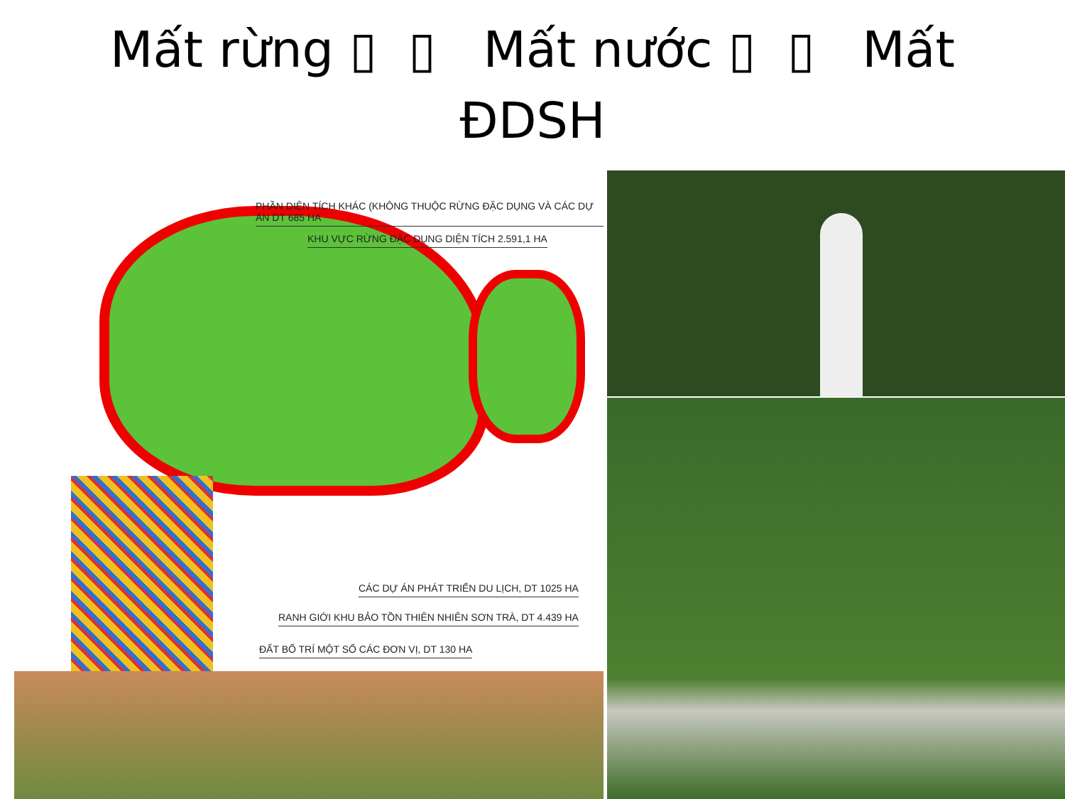Mất rừng ▯ ▯ Mất nước ▯ ▯ Mất
ĐDSH
PHẦN DIỆN TÍCH KHÁC (KHÔNG THUỘC RỪNG ĐẶC DỤNG VÀ CÁC DỰ ÁN DT 685 HA
KHU VỰC RỪNG ĐẶC DỤNG DIỆN TÍCH 2.591,1 HA
CÁC DỰ ÁN PHÁT TRIỂN DU LỊCH, DT 1025 HA
RANH GIỚI KHU BẢO TỒN THIÊN NHIÊN SƠN TRÀ, DT 4.439 HA
ĐẤT BỐ TRÍ MỘT SỐ CÁC ĐƠN VỊ, DT 130 HA